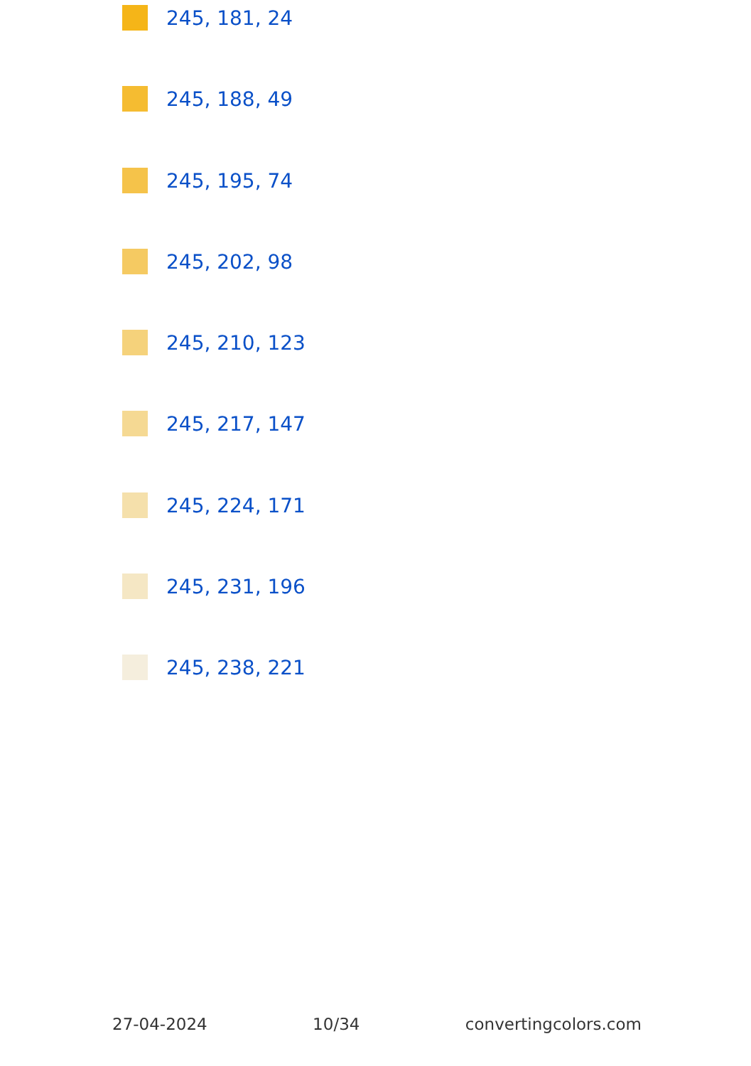245, 181, 24
245, 188, 49
245, 195, 74
245, 202, 98
245, 210, 123
245, 217, 147
245, 224, 171
245, 231, 196
245, 238, 221
27-04-2024 10/34 convertingcolors.com